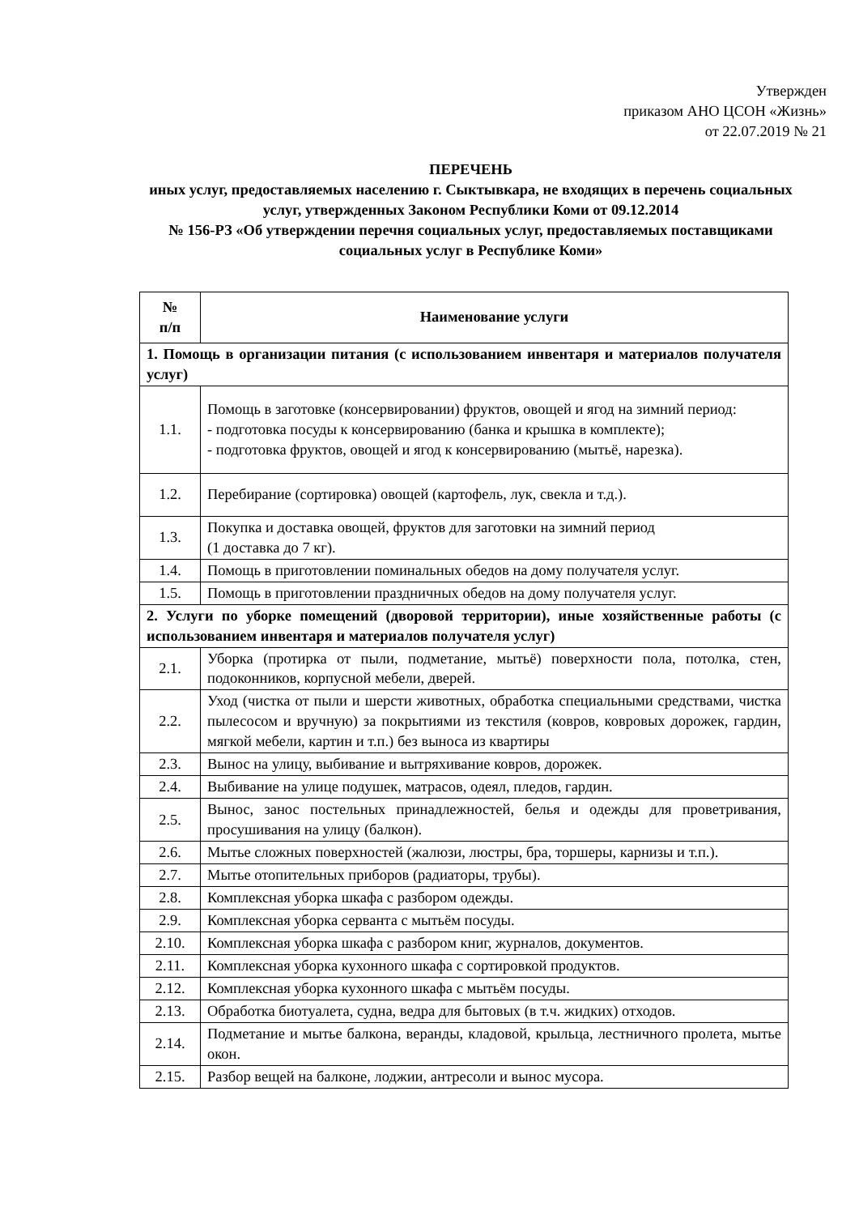Утвержден
приказом АНО ЦСОН «Жизнь»
от 22.07.2019 № 21
ПЕРЕЧЕНЬ
иных услуг, предоставляемых населению г. Сыктывкара, не входящих в перечень социальных услуг, утвержденных Законом Республики Коми от 09.12.2014
№ 156-РЗ «Об утверждении перечня социальных услуг, предоставляемых поставщиками социальных услуг в Республике Коми»
| № п/п | Наименование услуги |
| --- | --- |
| 1. Помощь в организации питания (с использованием инвентаря и материалов получателя услуг) | |
| 1.1. | Помощь в заготовке (консервировании) фруктов, овощей и ягод на зимний период: - подготовка посуды к консервированию (банка и крышка в комплекте); - подготовка фруктов, овощей и ягод к консервированию (мытьё, нарезка). |
| 1.2. | Перебирание (сортировка) овощей (картофель, лук, свекла и т.д.). |
| 1.3. | Покупка и доставка овощей, фруктов для заготовки на зимний период (1 доставка до 7 кг). |
| 1.4. | Помощь в приготовлении поминальных обедов на дому получателя услуг. |
| 1.5. | Помощь в приготовлении праздничных обедов на дому получателя услуг. |
| 2. Услуги по уборке помещений (дворовой территории), иные хозяйственные работы (с использованием инвентаря и материалов получателя услуг) | |
| 2.1. | Уборка (протирка от пыли, подметание, мытьё) поверхности пола, потолка, стен, подоконников, корпусной мебели, дверей. |
| 2.2. | Уход (чистка от пыли и шерсти животных, обработка специальными средствами, чистка пылесосом и вручную) за покрытиями из текстиля (ковров, ковровых дорожек, гардин, мягкой мебели, картин и т.п.) без выноса из квартиры |
| 2.3. | Вынос на улицу, выбивание и вытряхивание ковров, дорожек. |
| 2.4. | Выбивание на улице подушек, матрасов, одеял, пледов, гардин. |
| 2.5. | Вынос, занос постельных принадлежностей, белья и одежды для проветривания, просушивания на улицу (балкон). |
| 2.6. | Мытье сложных поверхностей (жалюзи, люстры, бра, торшеры, карнизы и т.п.). |
| 2.7. | Мытье отопительных приборов (радиаторы, трубы). |
| 2.8. | Комплексная уборка шкафа с разбором одежды. |
| 2.9. | Комплексная уборка серванта с мытьём посуды. |
| 2.10. | Комплексная уборка шкафа с разбором книг, журналов, документов. |
| 2.11. | Комплексная уборка кухонного шкафа с сортировкой продуктов. |
| 2.12. | Комплексная уборка кухонного шкафа с мытьём посуды. |
| 2.13. | Обработка биотуалета, судна, ведра для бытовых (в т.ч. жидких) отходов. |
| 2.14. | Подметание и мытье балкона, веранды, кладовой, крыльца, лестничного пролета, мытье окон. |
| 2.15. | Разбор вещей на балконе, лоджии, антресоли и вынос мусора. |